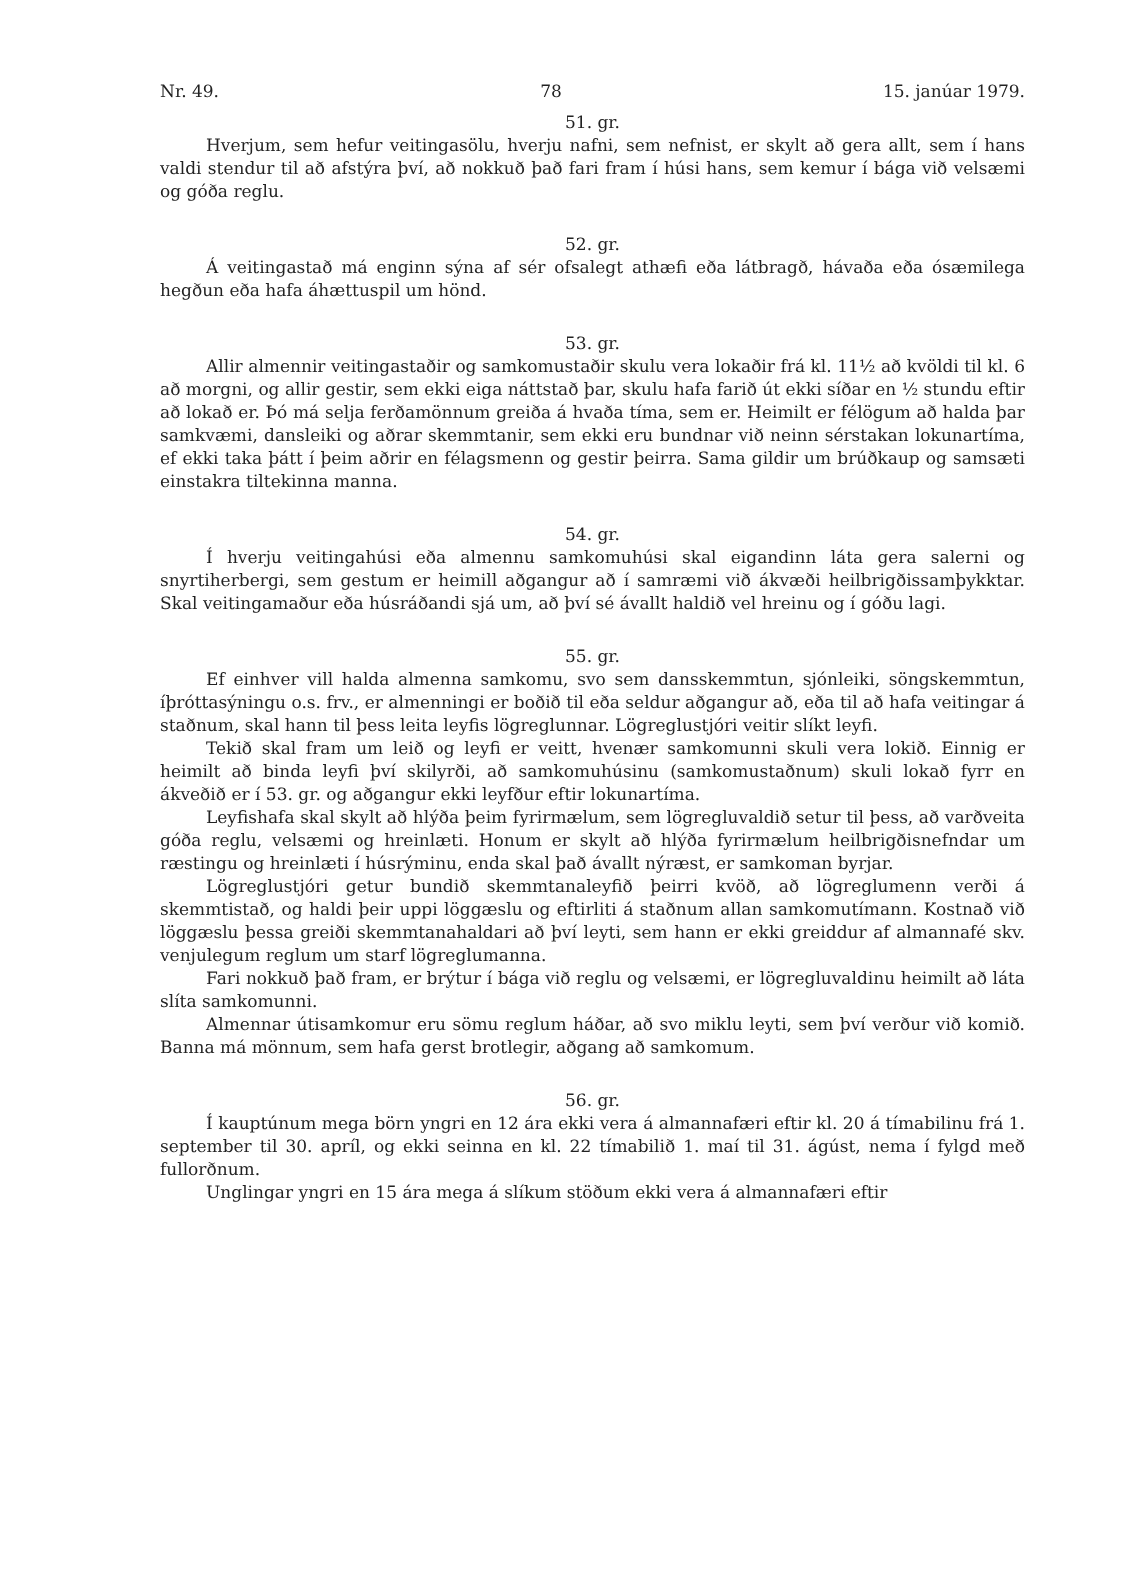Nr. 49. 78 15. janúar 1979.
51. gr.
Hverjum, sem hefur veitingasölu, hverju nafni, sem nefnist, er skylt að gera allt, sem í hans valdi stendur til að afstýra því, að nokkuð það fari fram í húsi hans, sem kemur í bága við velsæmi og góða reglu.
52. gr.
Á veitingastað má enginn sýna af sér ofsalegt athæfi eða látbragð, hávaða eða ósæmilega hegðun eða hafa áhættuspil um hönd.
53. gr.
Allir almennir veitingastaðir og samkomustaðir skulu vera lokaðir frá kl. 11½ að kvöldi til kl. 6 að morgni, og allir gestir, sem ekki eiga náttstað þar, skulu hafa farið út ekki síðar en ½ stundu eftir að lokað er. Þó má selja ferðamönnum greiða á hvaða tíma, sem er. Heimilt er félögum að halda þar samkvæmi, dansleiki og aðrar skemmtanir, sem ekki eru bundnar við neinn sérstakan lokunartíma, ef ekki taka þátt í þeim aðrir en félagsmenn og gestir þeirra. Sama gildir um brúðkaup og samsæti einstakra tiltekinna manna.
54. gr.
Í hverju veitingahúsi eða almennu samkomuhúsi skal eigandinn láta gera salerni og snyrtiherbergi, sem gestum er heimill aðgangur að í samræmi við ákvæði heilbrigðissamþykktar. Skal veitingamaður eða húsráðandi sjá um, að því sé ávallt haldið vel hreinu og í góðu lagi.
55. gr.
Ef einhver vill halda almenna samkomu, svo sem dansskemmtun, sjónleiki, söngskemmtun, íþróttasýningu o.s. frv., er almenningi er boðið til eða seldur aðgangur að, eða til að hafa veitingar á staðnum, skal hann til þess leita leyfis lögreglunnar. Lögreglustjóri veitir slíkt leyfi.
Tekið skal fram um leið og leyfi er veitt, hvenær samkomunni skuli vera lokið. Einnig er heimilt að binda leyfi því skilyrði, að samkomuhúsinu (samkomustaðnum) skuli lokað fyrr en ákveðið er í 53. gr. og aðgangur ekki leyfður eftir lokunartíma.
Leyfishafa skal skylt að hlýða þeim fyrirmælum, sem lögregluvaldið setur til þess, að varðveita góða reglu, velsæmi og hreinlæti. Honum er skylt að hlýða fyrirmælum heilbrigðisnefndar um ræstingu og hreinlæti í húsrýminu, enda skal það ávallt nýræst, er samkoman byrjar.
Lögreglustjóri getur bundið skemmtanaleyfið þeirri kvöð, að lögreglumenn verði á skemmtistað, og haldi þeir uppi löggæslu og eftirliti á staðnum allan samkomutímann. Kostnað við löggæslu þessa greiði skemmtanahaldari að því leyti, sem hann er ekki greiddur af almannafé skv. venjulegum reglum um starf lögreglumanna.
Fari nokkuð það fram, er brýtur í bága við reglu og velsæmi, er lögregluvaldinu heimilt að láta slíta samkomunni.
Almennar útisamkomur eru sömu reglum háðar, að svo miklu leyti, sem því verður við komið. Banna má mönnum, sem hafa gerst brotlegir, aðgang að samkomum.
56. gr.
Í kauptúnum mega börn yngri en 12 ára ekki vera á almannafæri eftir kl. 20 á tímabilinu frá 1. september til 30. apríl, og ekki seinna en kl. 22 tímabilið 1. maí til 31. ágúst, nema í fylgd með fullorðnum.
Unglingar yngri en 15 ára mega á slíkum stöðum ekki vera á almannafæri eftir